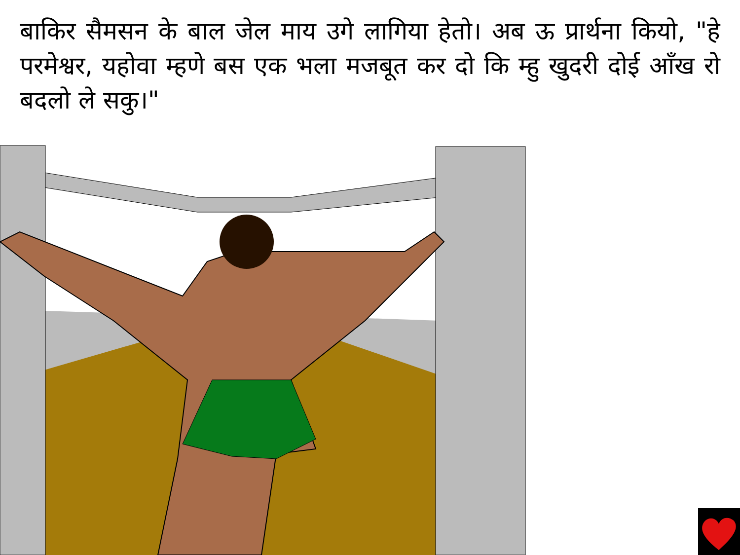बाकिर सैमसन के बाल जेल माय उगे लागिया हेतो। अब ऊ प्रार्थना कियो, "हे परमेश्वर, यहोवा म्हणे बस एक भला मजबूत कर दो कि म्हु खुदरी दोई आँख रो बदलो ले सकु।"